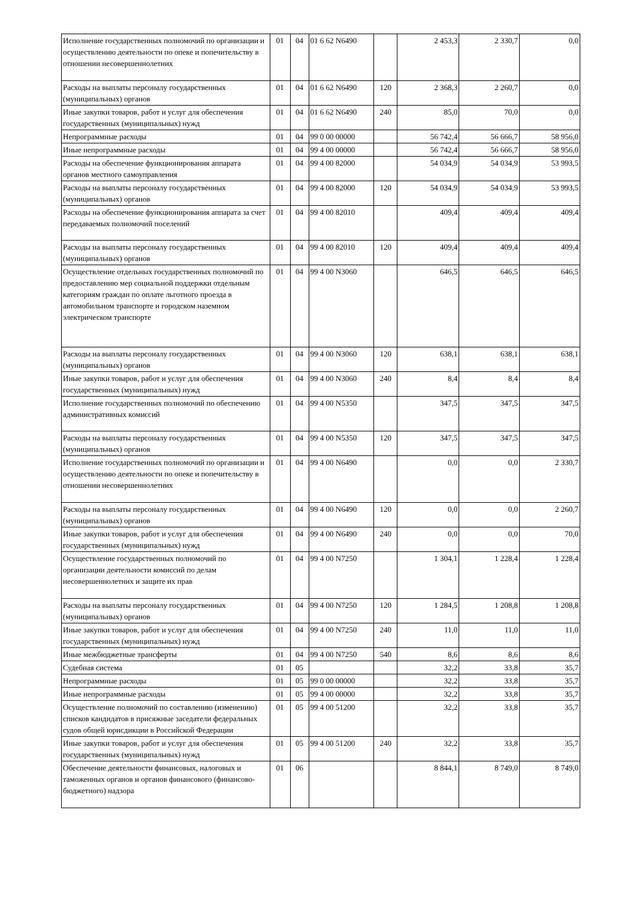| Исполнение государственных полномочий по организации и осуществлению деятельности по опеке и попечительству в отношении несовершеннолетних | 01 | 04 | 01 6 62 N6490 | | 2 453,3 | 2 330,7 | 0,0 |
| Расходы на выплаты персоналу государственных (муниципальных) органов | 01 | 04 | 01 6 62 N6490 | 120 | 2 368,3 | 2 260,7 | 0,0 |
| Иные закупки товаров, работ и услуг для обеспечения государственных (муниципальных) нужд | 01 | 04 | 01 6 62 N6490 | 240 | 85,0 | 70,0 | 0,0 |
| Непрограммные расходы | 01 | 04 | 99 0 00 00000 | | 56 742,4 | 56 666,7 | 58 956,0 |
| Иные непрограммные расходы | 01 | 04 | 99 4 00 00000 | | 56 742,4 | 56 666,7 | 58 956,0 |
| Расходы на обеспечение функционирования аппарата органов местного самоуправления | 01 | 04 | 99 4 00 82000 | | 54 034,9 | 54 034,9 | 53 993,5 |
| Расходы на выплаты персоналу государственных (муниципальных) органов | 01 | 04 | 99 4 00 82000 | 120 | 54 034,9 | 54 034,9 | 53 993,5 |
| Расходы на обеспечение функционирования аппарата за счет передаваемых полномочий поселений | 01 | 04 | 99 4 00 82010 | | 409,4 | 409,4 | 409,4 |
| Расходы на выплаты персоналу государственных (муниципальных) органов | 01 | 04 | 99 4 00 82010 | 120 | 409,4 | 409,4 | 409,4 |
| Осуществление отдельных государственных полномочий по предоставлению мер социальной поддержки отдельным категориям граждан по оплате льготного проезда в автомобильном транспорте и городском наземном электрическом транспорте | 01 | 04 | 99 4 00 N3060 | | 646,5 | 646,5 | 646,5 |
| Расходы на выплаты персоналу государственных (муниципальных) органов | 01 | 04 | 99 4 00 N3060 | 120 | 638,1 | 638,1 | 638,1 |
| Иные закупки товаров, работ и услуг для обеспечения государственных (муниципальных) нужд | 01 | 04 | 99 4 00 N3060 | 240 | 8,4 | 8,4 | 8,4 |
| Исполнение государственных полномочий по обеспечению административных комиссий | 01 | 04 | 99 4 00 N5350 | | 347,5 | 347,5 | 347,5 |
| Расходы на выплаты персоналу государственных (муниципальных) органов | 01 | 04 | 99 4 00 N5350 | 120 | 347,5 | 347,5 | 347,5 |
| Исполнение государственных полномочий по организации и осуществлению деятельности по опеке и попечительству в отношении несовершеннолетних | 01 | 04 | 99 4 00 N6490 | | 0,0 | 0,0 | 2 330,7 |
| Расходы на выплаты персоналу государственных (муниципальных) органов | 01 | 04 | 99 4 00 N6490 | 120 | 0,0 | 0,0 | 2 260,7 |
| Иные закупки товаров, работ и услуг для обеспечения государственных (муниципальных) нужд | 01 | 04 | 99 4 00 N6490 | 240 | 0,0 | 0,0 | 70,0 |
| Осуществление государственных полномочий по организации деятельности комиссий по делам несовершеннолетних и защите их прав | 01 | 04 | 99 4 00 N7250 | | 1 304,1 | 1 228,4 | 1 228,4 |
| Расходы на выплаты персоналу государственных (муниципальных) органов | 01 | 04 | 99 4 00 N7250 | 120 | 1 284,5 | 1 208,8 | 1 208,8 |
| Иные закупки товаров, работ и услуг для обеспечения государственных (муниципальных) нужд | 01 | 04 | 99 4 00 N7250 | 240 | 11,0 | 11,0 | 11,0 |
| Иные межбюджетные трансферты | 01 | 04 | 99 4 00 N7250 | 540 | 8,6 | 8,6 | 8,6 |
| Судебная система | 01 | 05 | | | 32,2 | 33,8 | 35,7 |
| Непрограммные расходы | 01 | 05 | 99 0 00 00000 | | 32,2 | 33,8 | 35,7 |
| Иные непрограммные расходы | 01 | 05 | 99 4 00 00000 | | 32,2 | 33,8 | 35,7 |
| Осуществление полномочий по составлению (изменению) списков кандидатов в присяжные заседатели федеральных судов общей юрисдикции в Российской Федерации | 01 | 05 | 99 4 00 51200 | | 32,2 | 33,8 | 35,7 |
| Иные закупки товаров, работ и услуг для обеспечения государственных (муниципальных) нужд | 01 | 05 | 99 4 00 51200 | 240 | 32,2 | 33,8 | 35,7 |
| Обеспечение деятельности финансовых, налоговых и таможенных органов и органов финансового (финансово-бюджетного) надзора | 01 | 06 | | | 8 844,1 | 8 749,0 | 8 749,0 |